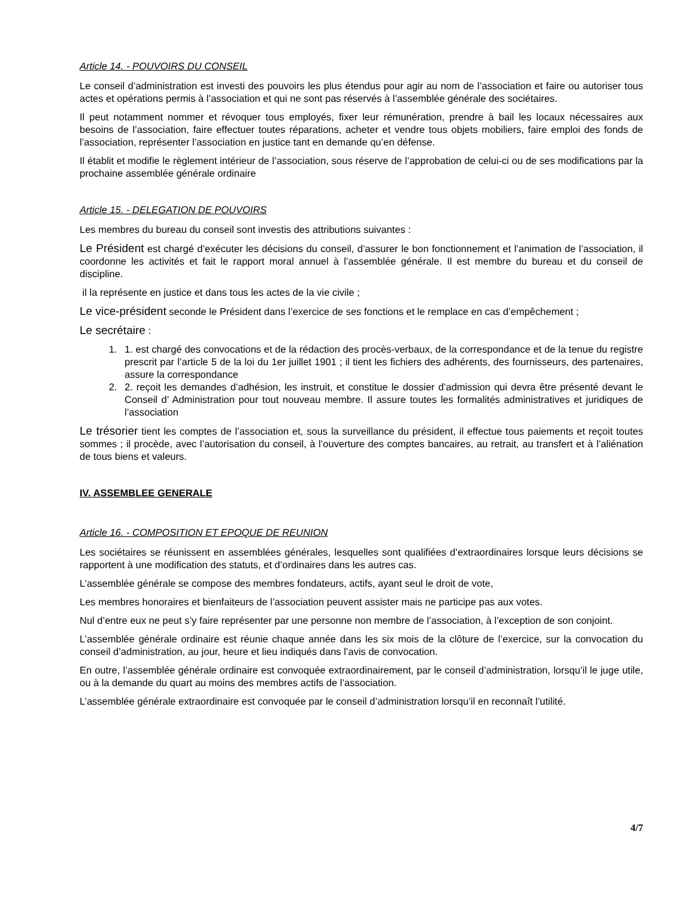Article 14. - POUVOIRS DU CONSEIL
Le conseil d’administration est investi des pouvoirs les plus étendus pour agir au nom de l’association et faire ou autoriser tous actes et opérations permis à l’association et qui ne sont pas réservés à l’assemblée générale des sociétaires.
Il peut notamment nommer et révoquer tous employés, fixer leur rémunération, prendre à bail les locaux nécessaires aux besoins de l’association, faire effectuer toutes réparations, acheter et vendre tous objets mobiliers, faire emploi des fonds de l’association, représenter l’association en justice tant en demande qu’en défense.
Il établit et modifie le règlement intérieur de l’association, sous réserve de l’approbation de celui-ci ou de ses modifications par la prochaine assemblée générale ordinaire
Article 15. - DELEGATION DE POUVOIRS
Les membres du bureau du conseil sont investis des attributions suivantes :
Le Président est chargé d’exécuter les décisions du conseil, d’assurer le bon fonctionnement et l’animation de l’association, il coordonne les activités et fait le rapport moral annuel à l’assemblée générale. Il est membre du bureau et du conseil de discipline.
il la représente en justice et dans tous les actes de la vie civile ;
Le vice-président seconde le Président dans l’exercice de ses fonctions et le remplace en cas d’empêchement ;
Le secrétaire :
1. 1. est chargé des convocations et de la rédaction des procès-verbaux, de la correspondance et de la tenue du registre prescrit par l’article 5 de la loi du 1er juillet 1901 ; il tient les fichiers des adhérents, des fournisseurs, des partenaires, assure la correspondance
2. 2. reçoit les demandes d’adhésion, les instruit, et constitue le dossier d’admission qui devra être présenté devant le Conseil d’ Administration pour tout nouveau membre. Il assure toutes les formalités administratives et juridiques de l’association
Le trésorier tient les comptes de l’association et, sous la surveillance du président, il effectue tous paiements et reçoit toutes sommes ; il procède, avec l’autorisation du conseil, à l’ouverture des comptes bancaires, au retrait, au transfert et à l’aliénation de tous biens et valeurs.
IV. ASSEMBLEE GENERALE
Article 16. - COMPOSITION ET EPOQUE DE REUNION
Les sociétaires se réunissent en assemblées générales, lesquelles sont qualifiées d’extraordinaires lorsque leurs décisions se rapportent à une modification des statuts, et d’ordinaires dans les autres cas.
L’assemblée générale se compose des membres fondateurs, actifs, ayant seul le droit de vote,
Les membres honoraires et bienfaiteurs de l’association peuvent assister mais ne participe pas aux votes.
Nul d’entre eux ne peut s’y faire représenter par une personne non membre de l’association, à l’exception de son conjoint.
L’assemblée générale ordinaire est réunie chaque année dans les six mois de la clôture de l’exercice, sur la convocation du conseil d’administration, au jour, heure et lieu indiqués dans l’avis de convocation.
En outre, l’assemblée générale ordinaire est convoquée extraordinairement, par le conseil d’administration, lorsqu’il le juge utile, ou à la demande du quart au moins des membres actifs de l’association.
L’assemblée générale extraordinaire est convoquée par le conseil d’administration lorsqu’il en reconnaît l’utilité.
4/7